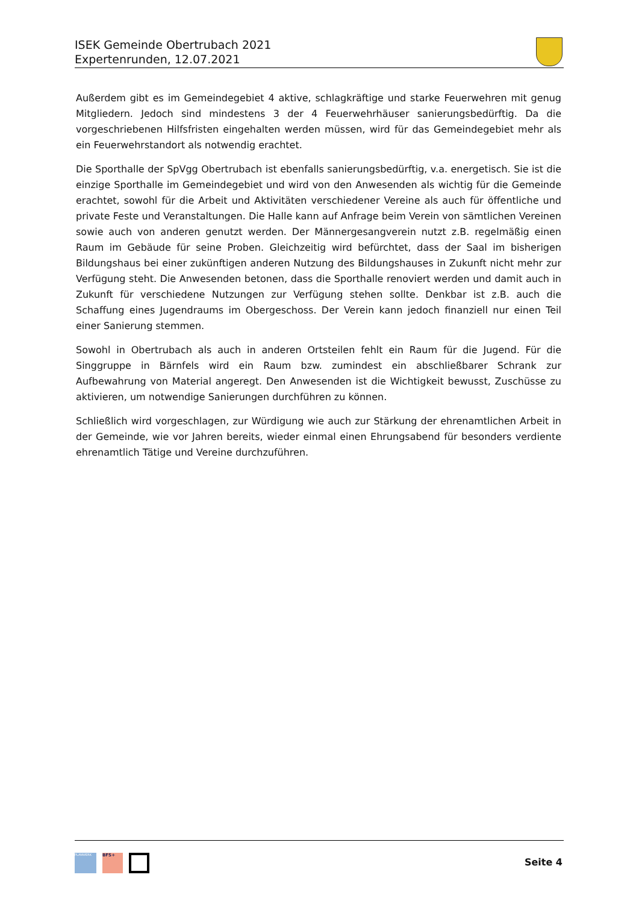ISEK Gemeinde Obertrubach 2021
Expertenrunden, 12.07.2021
Außerdem gibt es im Gemeindegebiet 4 aktive, schlagkräftige und starke Feuerwehren mit genug Mitgliedern. Jedoch sind mindestens 3 der 4 Feuerwehrhäuser sanierungsbedürftig. Da die vorgeschriebenen Hilfsfristen eingehalten werden müssen, wird für das Gemeindegebiet mehr als ein Feuerwehrstandort als notwendig erachtet.
Die Sporthalle der SpVgg Obertrubach ist ebenfalls sanierungsbedürftig, v.a. energetisch. Sie ist die einzige Sporthalle im Gemeindegebiet und wird von den Anwesenden als wichtig für die Gemeinde erachtet, sowohl für die Arbeit und Aktivitäten verschiedener Vereine als auch für öffentliche und private Feste und Veranstaltungen. Die Halle kann auf Anfrage beim Verein von sämtlichen Vereinen sowie auch von anderen genutzt werden. Der Männergesangverein nutzt z.B. regelmäßig einen Raum im Gebäude für seine Proben. Gleichzeitig wird befürchtet, dass der Saal im bisherigen Bildungshaus bei einer zukünftigen anderen Nutzung des Bildungshauses in Zukunft nicht mehr zur Verfügung steht. Die Anwesenden betonen, dass die Sporthalle renoviert werden und damit auch in Zukunft für verschiedene Nutzungen zur Verfügung stehen sollte. Denkbar ist z.B. auch die Schaffung eines Jugendraums im Obergeschoss. Der Verein kann jedoch finanziell nur einen Teil einer Sanierung stemmen.
Sowohl in Obertrubach als auch in anderen Ortsteilen fehlt ein Raum für die Jugend. Für die Singgruppe in Bärnfels wird ein Raum bzw. zumindest ein abschließbarer Schrank zur Aufbewahrung von Material angeregt. Den Anwesenden ist die Wichtigkeit bewusst, Zuschüsse zu aktivieren, um notwendige Sanierungen durchführen zu können.
Schließlich wird vorgeschlagen, zur Würdigung wie auch zur Stärkung der ehrenamtlichen Arbeit in der Gemeinde, wie vor Jahren bereits, wieder einmal einen Ehrungsabend für besonders verdiente ehrenamtlich Tätige und Vereine durchzuführen.
PLANWERK
BFS+
Seite 4